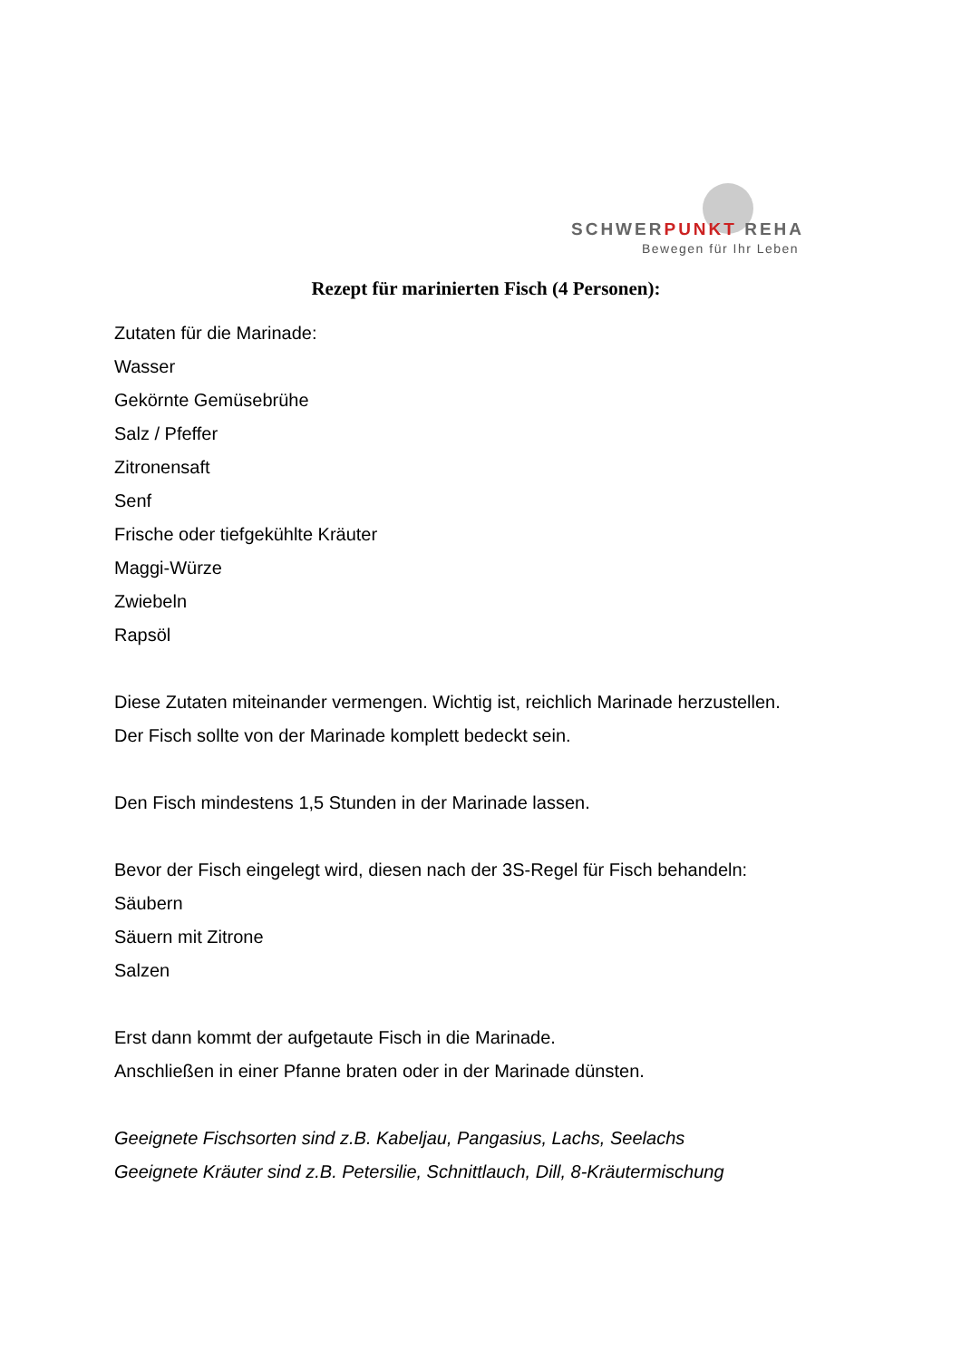SCHWERPUNKT REHA
Bewegen für Ihr Leben
Rezept für marinierten Fisch (4 Personen):
Zutaten für die Marinade:
Wasser
Gekörnte Gemüsebrühe
Salz / Pfeffer
Zitronensaft
Senf
Frische oder tiefgekühlte Kräuter
Maggi-Würze
Zwiebeln
Rapsöl
Diese Zutaten miteinander vermengen. Wichtig ist, reichlich Marinade herzustellen.
Der Fisch sollte von der Marinade komplett bedeckt sein.
Den Fisch mindestens 1,5 Stunden in der Marinade lassen.
Bevor der Fisch eingelegt wird, diesen nach der 3S-Regel für Fisch behandeln:
Säubern
Säuern mit Zitrone
Salzen
Erst dann kommt der aufgetaute Fisch in die Marinade.
Anschließen in einer Pfanne braten oder in der Marinade dünsten.
Geeignete Fischsorten sind z.B. Kabeljau, Pangasius, Lachs, Seelachs
Geeignete Kräuter sind z.B. Petersilie, Schnittlauch, Dill, 8-Kräutermischung